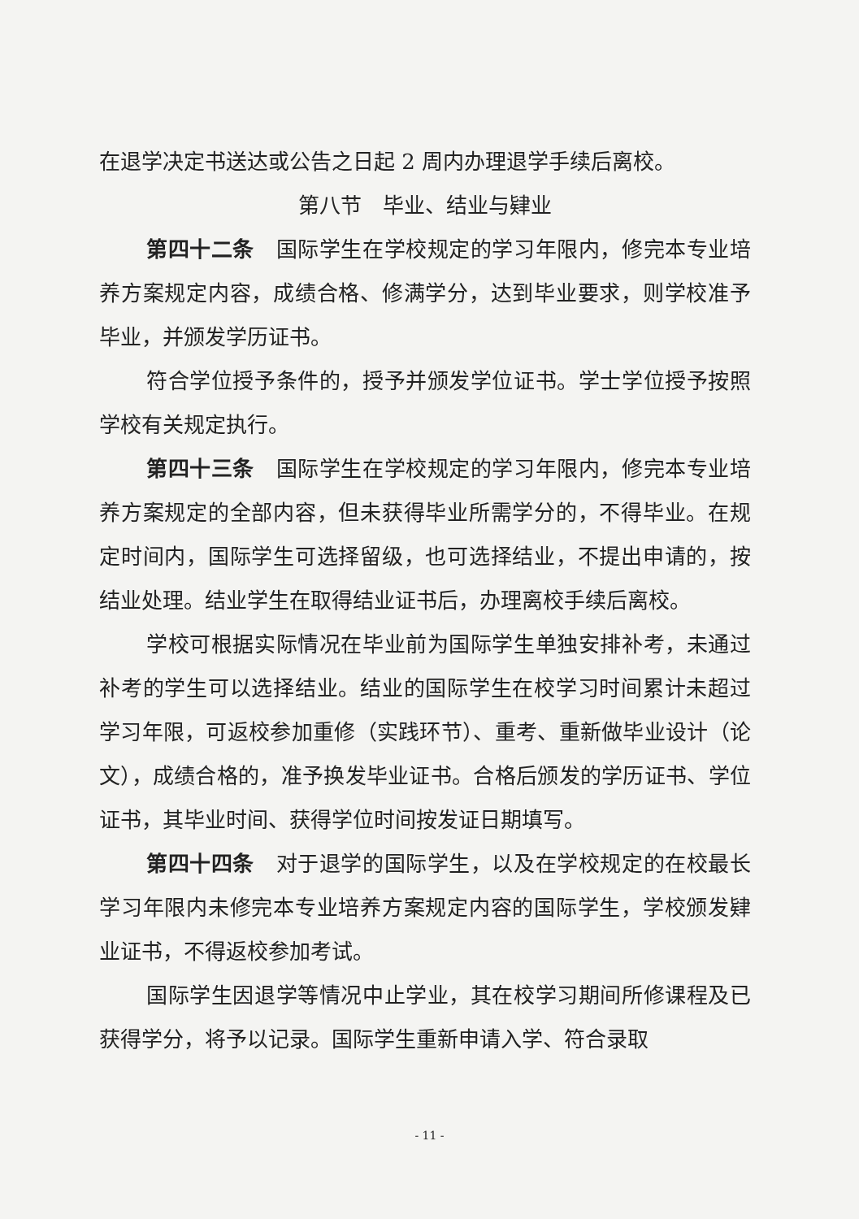在退学决定书送达或公告之日起 2 周内办理退学手续后离校。
第八节　毕业、结业与肄业
第四十二条　国际学生在学校规定的学习年限内，修完本专业培养方案规定内容，成绩合格、修满学分，达到毕业要求，则学校准予毕业，并颁发学历证书。
符合学位授予条件的，授予并颁发学位证书。学士学位授予按照学校有关规定执行。
第四十三条　国际学生在学校规定的学习年限内，修完本专业培养方案规定的全部内容，但未获得毕业所需学分的，不得毕业。在规定时间内，国际学生可选择留级，也可选择结业，不提出申请的，按结业处理。结业学生在取得结业证书后，办理离校手续后离校。
学校可根据实际情况在毕业前为国际学生单独安排补考，未通过补考的学生可以选择结业。结业的国际学生在校学习时间累计未超过学习年限，可返校参加重修（实践环节）、重考、重新做毕业设计（论文），成绩合格的，准予换发毕业证书。合格后颁发的学历证书、学位证书，其毕业时间、获得学位时间按发证日期填写。
第四十四条　对于退学的国际学生，以及在学校规定的在校最长学习年限内未修完本专业培养方案规定内容的国际学生，学校颁发肄业证书，不得返校参加考试。
国际学生因退学等情况中止学业，其在校学习期间所修课程及已获得学分，将予以记录。国际学生重新申请入学、符合录取
- 11 -